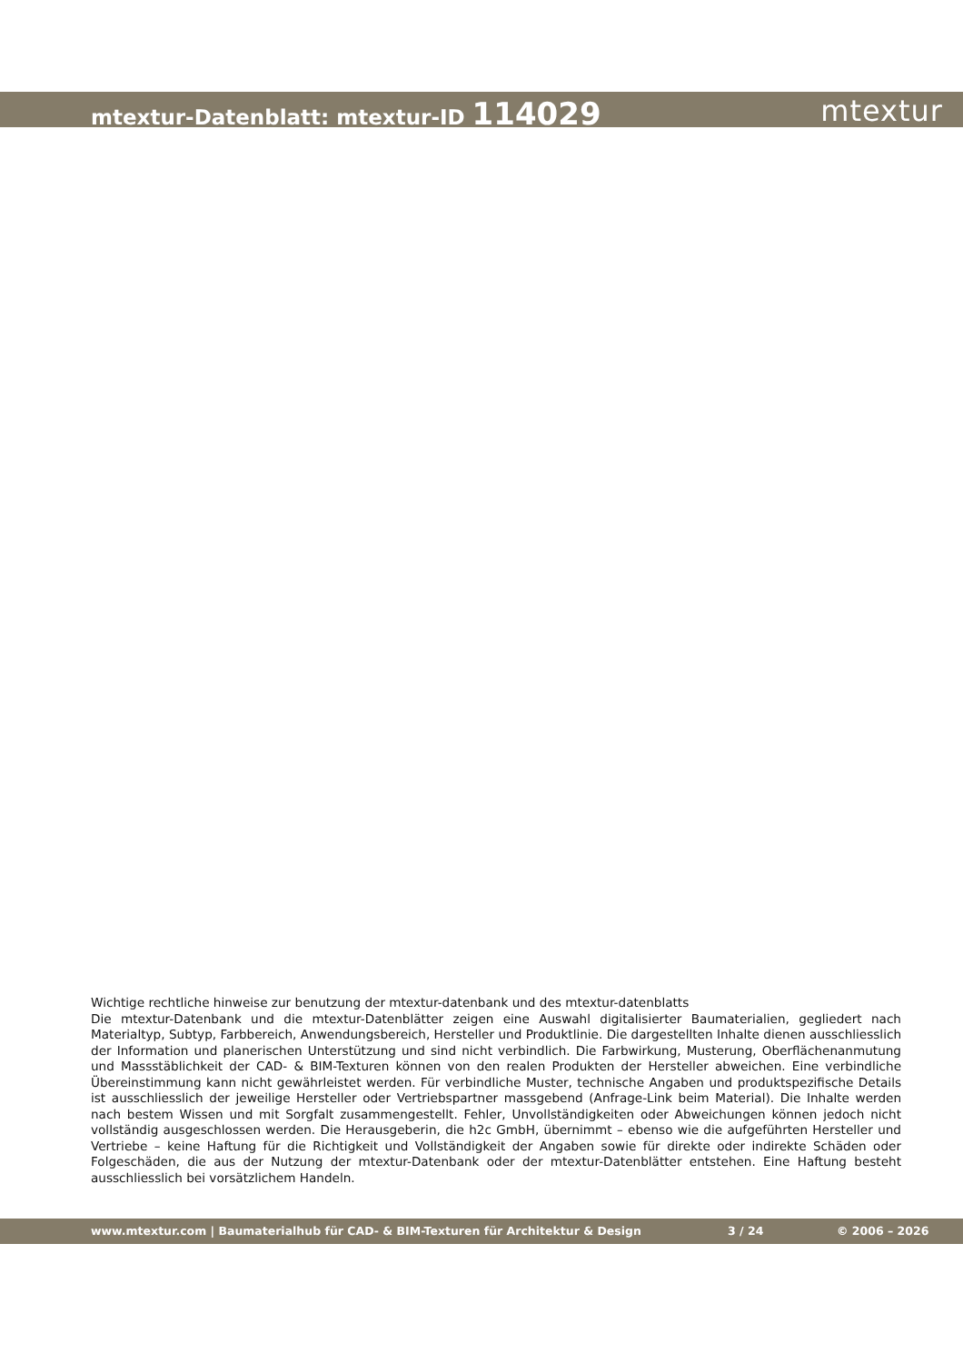mtextur-Datenblatt: mtextur-ID 114029 mtextur
Wichtige rechtliche hinweise zur benutzung der mtextur-datenbank und des mtextur-datenblatts
Die mtextur-Datenbank und die mtextur-Datenblätter zeigen eine Auswahl digitalisierter Baumaterialien, gegliedert nach Materialtyp, Subtyp, Farbbereich, Anwendungsbereich, Hersteller und Produktlinie. Die dargestellten Inhalte dienen ausschliesslich der Information und planerischen Unterstützung und sind nicht verbindlich. Die Farbwirkung, Musterung, Oberflächenanmutung und Massstäblichkeit der CAD- & BIM-Texturen können von den realen Produkten der Hersteller abweichen. Eine verbindliche Übereinstimmung kann nicht gewährleistet werden. Für verbindliche Muster, technische Angaben und produktspezifische Details ist ausschliesslich der jeweilige Hersteller oder Vertriebspartner massgebend (Anfrage-Link beim Material). Die Inhalte werden nach bestem Wissen und mit Sorgfalt zusammengestellt. Fehler, Unvollständigkeiten oder Abweichungen können jedoch nicht vollständig ausgeschlossen werden. Die Herausgeberin, die h2c GmbH, übernimmt – ebenso wie die aufgeführten Hersteller und Vertriebe – keine Haftung für die Richtigkeit und Vollständigkeit der Angaben sowie für direkte oder indirekte Schäden oder Folgeschäden, die aus der Nutzung der mtextur-Datenbank oder der mtextur-Datenblätter entstehen. Eine Haftung besteht ausschliesslich bei vorsätzlichem Handeln.
www.mtextur.com | Baumaterialhub für CAD- & BIM-Texturen für Architektur & Design 3 / 24 © 2006 – 2026